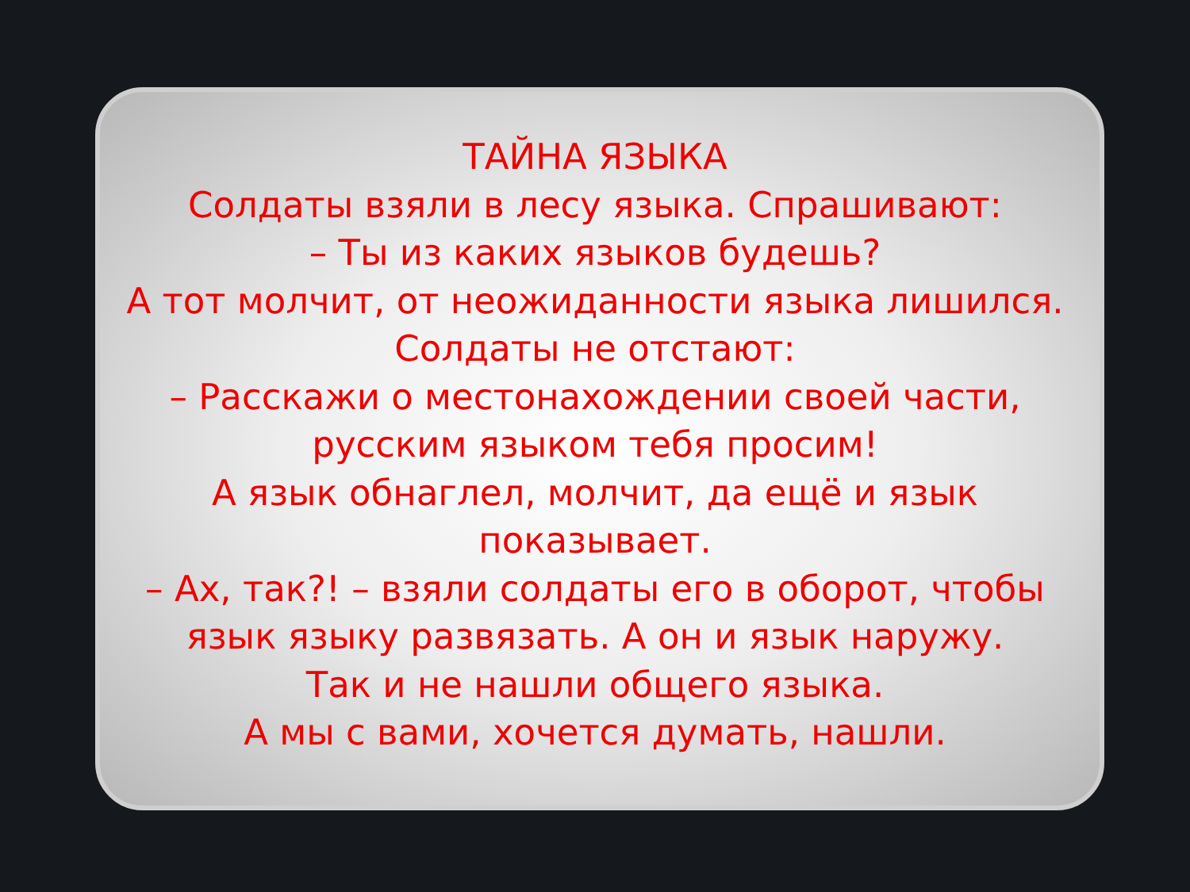ТАЙНА ЯЗЫКА
Солдаты взяли в лесу языка. Спрашивают:
– Ты из каких языков будешь?
А тот молчит, от неожиданности языка лишился.
Солдаты не отстают:
– Расскажи о местонахождении своей части,
русским языком тебя просим!
А язык обнаглел, молчит, да ещё и язык
показывает.
– Ах, так?! – взяли солдаты его в оборот, чтобы
язык языку развязать. А он и язык наружу.
Так и не нашли общего языка.
А мы с вами, хочется думать, нашли.